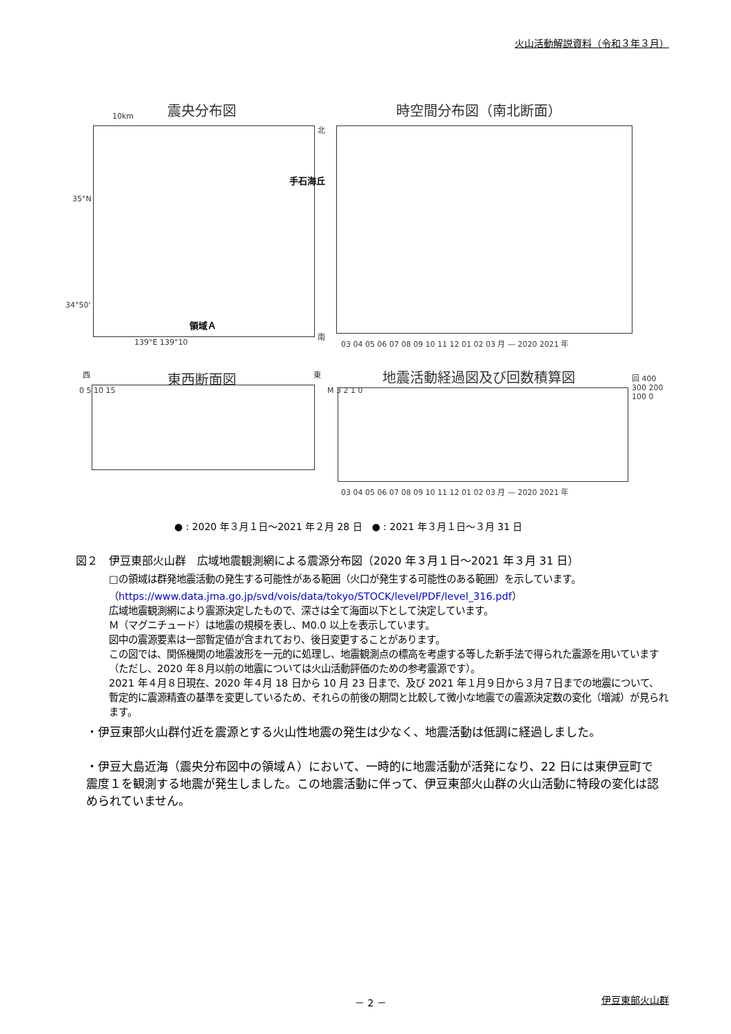火山活動解説資料（令和３年３月）
震央分布図
10km
手石海丘
領域Ａ
35°N
34°50'
139°E 139°10
北
南
時空間分布図（南北断面）
03 04 05 06 07 08 09 10 11 12 01 02 03 月 — 2020 2021 年
西 東
東西断面図
0 5 10 15
地震活動経過図及び回数積算図 回 400 300 200 100 0
M 3 2 1 0
03 04 05 06 07 08 09 10 11 12 01 02 03 月 — 2020 2021 年
● : 2020 年３月１日～2021 年２月 28 日　● : 2021 年３月１日～３月 31 日
図２　伊豆東部火山群　広域地震観測網による震源分布図（2020 年３月１日～2021 年３月 31 日）
□の領域は群発地震活動の発生する可能性がある範囲（火口が発生する可能性のある範囲）を示しています。
（https://www.data.jma.go.jp/svd/vois/data/tokyo/STOCK/level/PDF/level_316.pdf）
広域地震観測網により震源決定したもので、深さは全て海面以下として決定しています。
Ｍ（マグニチュード）は地震の規模を表し、M0.0 以上を表示しています。
図中の震源要素は一部暫定値が含まれており、後日変更することがあります。
この図では、関係機関の地震波形を一元的に処理し、地震観測点の標高を考慮する等した新手法で得られた震源を用いています（ただし、2020 年８月以前の地震については火山活動評価のための参考震源です）。
2021 年４月８日現在、2020 年４月 18 日から 10 月 23 日まで、及び 2021 年１月９日から３月７日までの地震について、暫定的に震源精査の基準を変更しているため、それらの前後の期間と比較して微小な地震での震源決定数の変化（増減）が見られます。
・伊豆東部火山群付近を震源とする火山性地震の発生は少なく、地震活動は低調に経過しました。
・伊豆大島近海（震央分布図中の領域Ａ）において、一時的に地震活動が活発になり、22 日には東伊豆町で震度１を観測する地震が発生しました。この地震活動に伴って、伊豆東部火山群の火山活動に特段の変化は認められていません。
－ 2 － 伊豆東部火山群